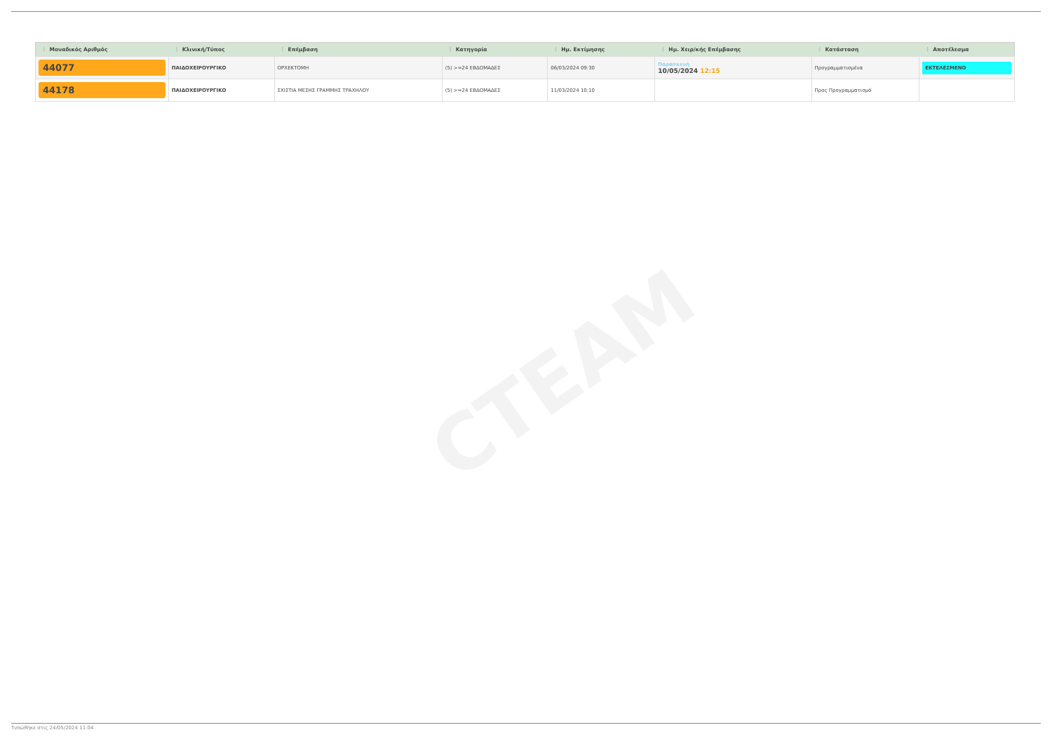CTEAM
| ⋮ Μοναδικός Αριθμός | ⋮ Κλινική/Τύπος | ⋮ Επέμβαση | ⋮ Κατηγορία | ⋮ Ημ. Εκτίμησης | ⋮ Ημ. Χειρ/κής Επέμβασης | ⋮ Κατάσταση | ⋮ Αποτέλεσμα |
| --- | --- | --- | --- | --- | --- | --- | --- |
| 44077 | ΠΑΙΔΟΧΕΙΡΟΥΡΓΙΚΟ | ΟΡΧΕΚΤΟΜΗ | (5) >=24 ΕΒΔΟΜΑΔΕΣ | 06/03/2024 09:30 | Παρασκευή 10/05/2024 12:15 | Προγραμματισμένα | ΕΚΤΕΛΕΣΜΕΝΟ |
| 44178 | ΠΑΙΔΟΧΕΙΡΟΥΡΓΙΚΟ | ΣΧΙΣΤΙΑ ΜΕΣΗΣ ΓΡΑΜΜΗΣ ΤΡΑΧΗΛΟΥ | (5) >=24 ΕΒΔΟΜΑΔΕΣ | 11/03/2024 10:10 | | Προς Προγραμματισμό | |
Τυπώθηκε στις 24/05/2024 11:04